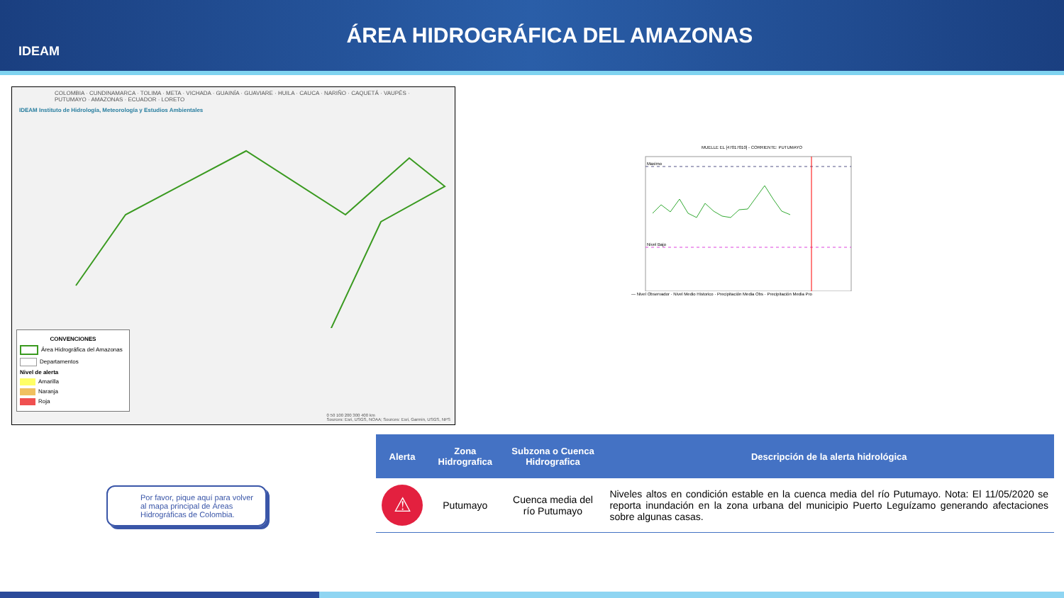IDEAM
ÁREA HIDROGRÁFICA DEL AMAZONAS
COLOMBIA · CUNDINAMARCA · TOLIMA · META · VICHADA · GUAINÍA · GUAVIARE · HUILA · CAUCA · NARIÑO · CAQUETÁ · VAUPÉS · PUTUMAYO · AMAZONAS · ECUADOR · LORETO
IDEAM Instituto de Hidrología, Meteorología y Estudios Ambientales
CONVENCIONES
Área Hidrográfica del Amazonas
Departamentos
Nivel de alerta
Amarilla
Naranja
Roja
0 50 100 200 300 400 km
Sources: Esri, USGS, NOAA; Sources: Esri, Garmin, USGS, NPS
MUELLE EL [47017010] - CORRIENTE: PUTUMAYO
Maximo
Nivel Bajo
— Nivel Observador · Nivel Medio Historico · Precipitación Media Obs · Precipitación Media Pro
Por favor, pique aquí para volver al mapa principal de Áreas Hidrográficas de Colombia.
| Alerta | Zona Hidrografica | Subzona o Cuenca Hidrografica | Descripción de la alerta hidrológica |
| --- | --- | --- | --- |
| ⚠ | Putumayo | Cuenca media del río Putumayo | Niveles altos en condición estable en la cuenca media del río Putumayo. Nota: El 11/05/2020 se reporta inundación en la zona urbana del municipio Puerto Leguízamo generando afectaciones sobre algunas casas. |